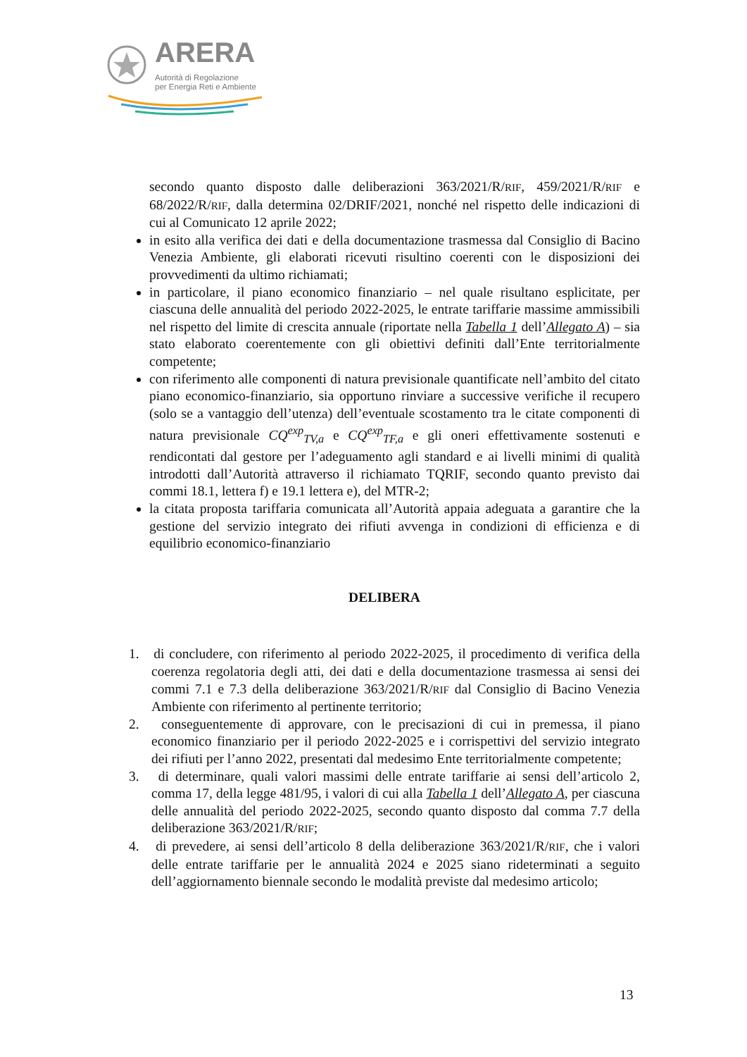ARERA
Autorità di Regolazione
per Energia Reti e Ambiente
secondo quanto disposto dalle deliberazioni 363/2021/R/RIF, 459/2021/R/RIF e 68/2022/R/RIF, dalla determina 02/DRIF/2021, nonché nel rispetto delle indicazioni di cui al Comunicato 12 aprile 2022;
in esito alla verifica dei dati e della documentazione trasmessa dal Consiglio di Bacino Venezia Ambiente, gli elaborati ricevuti risultino coerenti con le disposizioni dei provvedimenti da ultimo richiamati;
in particolare, il piano economico finanziario – nel quale risultano esplicitate, per ciascuna delle annualità del periodo 2022-2025, le entrate tariffarie massime ammissibili nel rispetto del limite di crescita annuale (riportate nella Tabella 1 dell’Allegato A) – sia stato elaborato coerentemente con gli obiettivi definiti dall’Ente territorialmente competente;
con riferimento alle componenti di natura previsionale quantificate nell’ambito del citato piano economico-finanziario, sia opportuno rinviare a successive verifiche il recupero (solo se a vantaggio dell’utenza) dell’eventuale scostamento tra le citate componenti di natura previsionale CQ<sup>exp</sup><sub>TV,a</sub> e CQ<sup>exp</sup><sub>TF,a</sub> e gli oneri effettivamente sostenuti e rendicontati dal gestore per l’adeguamento agli standard e ai livelli minimi di qualità introdotti dall’Autorità attraverso il richiamato TQRIF, secondo quanto previsto dai commi 18.1, lettera f) e 19.1 lettera e), del MTR-2;
la citata proposta tariffaria comunicata all’Autorità appaia adeguata a garantire che la gestione del servizio integrato dei rifiuti avvenga in condizioni di efficienza e di equilibrio economico-finanziario
DELIBERA
1. di concludere, con riferimento al periodo 2022-2025, il procedimento di verifica della coerenza regolatoria degli atti, dei dati e della documentazione trasmessa ai sensi dei commi 7.1 e 7.3 della deliberazione 363/2021/R/RIF dal Consiglio di Bacino Venezia Ambiente con riferimento al pertinente territorio;
2. conseguentemente di approvare, con le precisazioni di cui in premessa, il piano economico finanziario per il periodo 2022-2025 e i corrispettivi del servizio integrato dei rifiuti per l’anno 2022, presentati dal medesimo Ente territorialmente competente;
3. di determinare, quali valori massimi delle entrate tariffarie ai sensi dell’articolo 2, comma 17, della legge 481/95, i valori di cui alla Tabella 1 dell’Allegato A, per ciascuna delle annualità del periodo 2022-2025, secondo quanto disposto dal comma 7.7 della deliberazione 363/2021/R/RIF;
4. di prevedere, ai sensi dell’articolo 8 della deliberazione 363/2021/R/RIF, che i valori delle entrate tariffarie per le annualità 2024 e 2025 siano rideterminati a seguito dell’aggiornamento biennale secondo le modalità previste dal medesimo articolo;
13